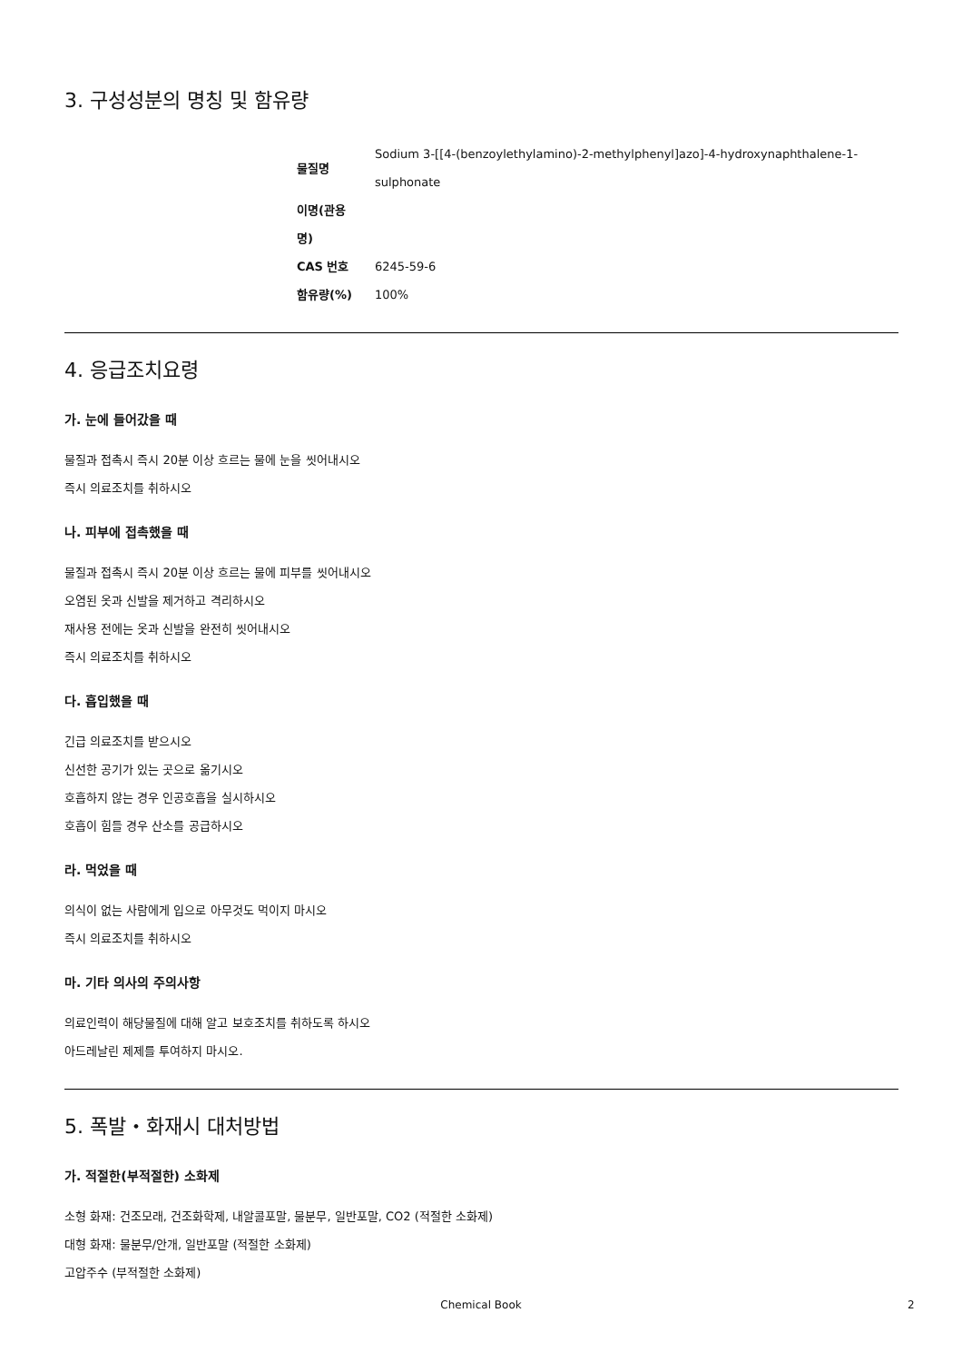3. 구성성분의 명칭 및 함유량
| 물질명 | Sodium 3-[[4-(benzoylethylamino)-2-methylphenyl]azo]-4-hydroxynaphthalene-1- sulphonate |
| 이명(관용 명) | |
| CAS 번호 | 6245-59-6 |
| 함유량(%) | 100% |
4. 응급조치요령
가. 눈에 들어갔을 때
물질과 접촉시 즉시 20분 이상 흐르는 물에 눈을 씻어내시오
즉시 의료조치를 취하시오
나. 피부에 접촉했을 때
물질과 접촉시 즉시 20분 이상 흐르는 물에 피부를 씻어내시오
오염된 옷과 신발을 제거하고 격리하시오
재사용 전에는 옷과 신발을 완전히 씻어내시오
즉시 의료조치를 취하시오
다. 흡입했을 때
긴급 의료조치를 받으시오
신선한 공기가 있는 곳으로 옮기시오
호흡하지 않는 경우 인공호흡을 실시하시오
호흡이 힘들 경우 산소를 공급하시오
라. 먹었을 때
의식이 없는 사람에게 입으로 아무것도 먹이지 마시오
즉시 의료조치를 취하시오
마. 기타 의사의 주의사항
의료인력이 해당물질에 대해 알고 보호조치를 취하도록 하시오
아드레날린 제제를 투여하지 마시오.
5. 폭발・화재시 대처방법
가. 적절한(부적절한) 소화제
소형 화재: 건조모래, 건조화학제, 내알콜포말, 물분무, 일반포말, CO2 (적절한 소화제)
대형 화재: 물분무/안개, 일반포말 (적절한 소화제)
고압주수 (부적절한 소화제)
Chemical Book 2